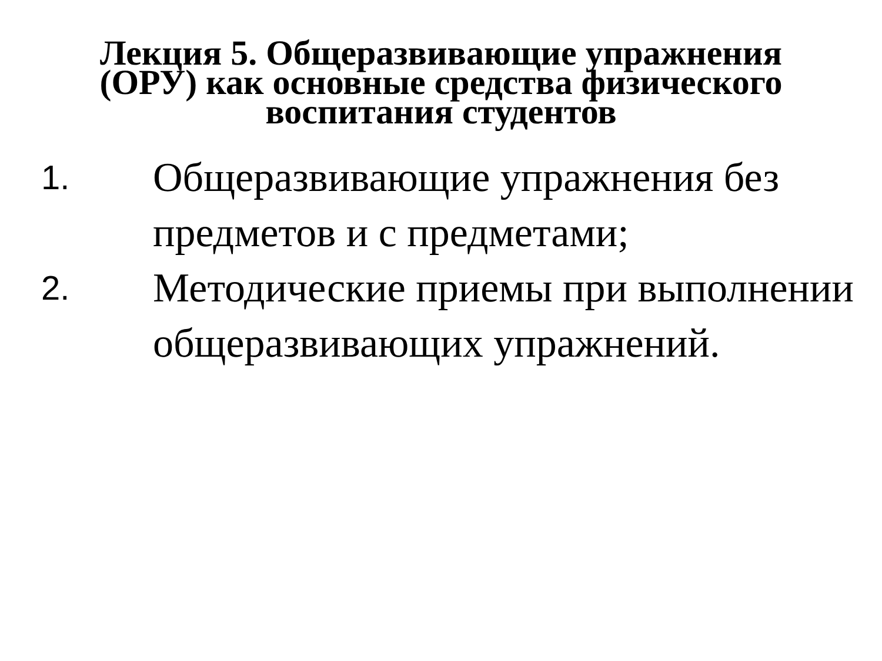Лекция 5. Общеразвивающие упражнения (ОРУ) как основные средства физического воспитания студентов
1. Общеразвивающие упражнения без предметов и с предметами;
2. Методические приемы при выполнении общеразвивающих упражнений.